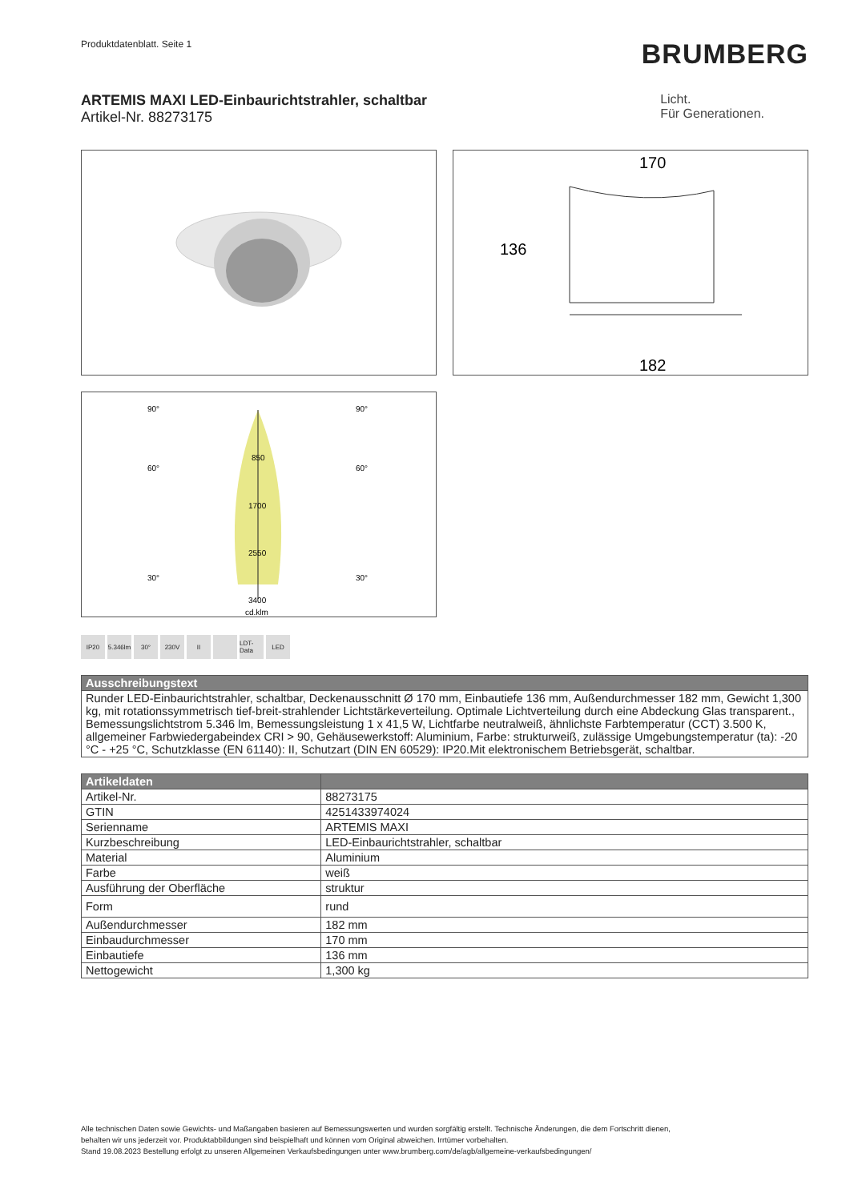Produktdatenblatt. Seite 1
BRUMBERG
ARTEMIS MAXI LED-Einbaurichtstrahler, schaltbar
Artikel-Nr. 88273175
Licht.
Für Generationen.
170
136
182
90°
90°
60°
60°
30°
30°
850
1700
2550
3400
cd.klm
IP20 5.346lm 30° 230V II LDT-Data LED
| Ausschreibungstext |
| --- |
| Runder LED-Einbaurichtstrahler, schaltbar, Deckenausschnitt Ø 170 mm, Einbautiefe 136 mm, Außendurchmesser 182 mm, Gewicht 1,300 kg, mit rotationssymmetrisch tief-breit-strahlender Lichtstärkeverteilung. Optimale Lichtverteilung durch eine Abdeckung Glas transparent., Bemessungslichtstrom 5.346 lm, Bemessungsleistung 1 x 41,5 W, Lichtfarbe neutralweiß, ähnlichste Farbtemperatur (CCT) 3.500 K, allgemeiner Farbwiedergabeindex CRI > 90, Gehäusewerkstoff: Aluminium, Farbe: strukturweiß, zulässige Umgebungstemperatur (ta): -20 °C - +25 °C, Schutzklasse (EN 61140): II, Schutzart (DIN EN 60529): IP20.Mit elektronischem Betriebsgerät, schaltbar. |
| Artikeldaten | |
| --- | --- |
| Artikel-Nr. | 88273175 |
| GTIN | 4251433974024 |
| Serienname | ARTEMIS MAXI |
| Kurzbeschreibung | LED-Einbaurichtstrahler, schaltbar |
| Material | Aluminium |
| Farbe | weiß |
| Ausführung der Oberfläche | struktur |
| Form | rund |
| Außendurchmesser | 182 mm |
| Einbaudurchmesser | 170 mm |
| Einbautiefe | 136 mm |
| Nettogewicht | 1,300 kg |
Alle technischen Daten sowie Gewichts- und Maßangaben basieren auf Bemessungswerten und wurden sorgfältig erstellt. Technische Änderungen, die dem Fortschritt dienen,
behalten wir uns jederzeit vor. Produktabbildungen sind beispielhaft und können vom Original abweichen. Irrtümer vorbehalten.
Stand 19.08.2023 Bestellung erfolgt zu unseren Allgemeinen Verkaufsbedingungen unter www.brumberg.com/de/agb/allgemeine-verkaufsbedingungen/